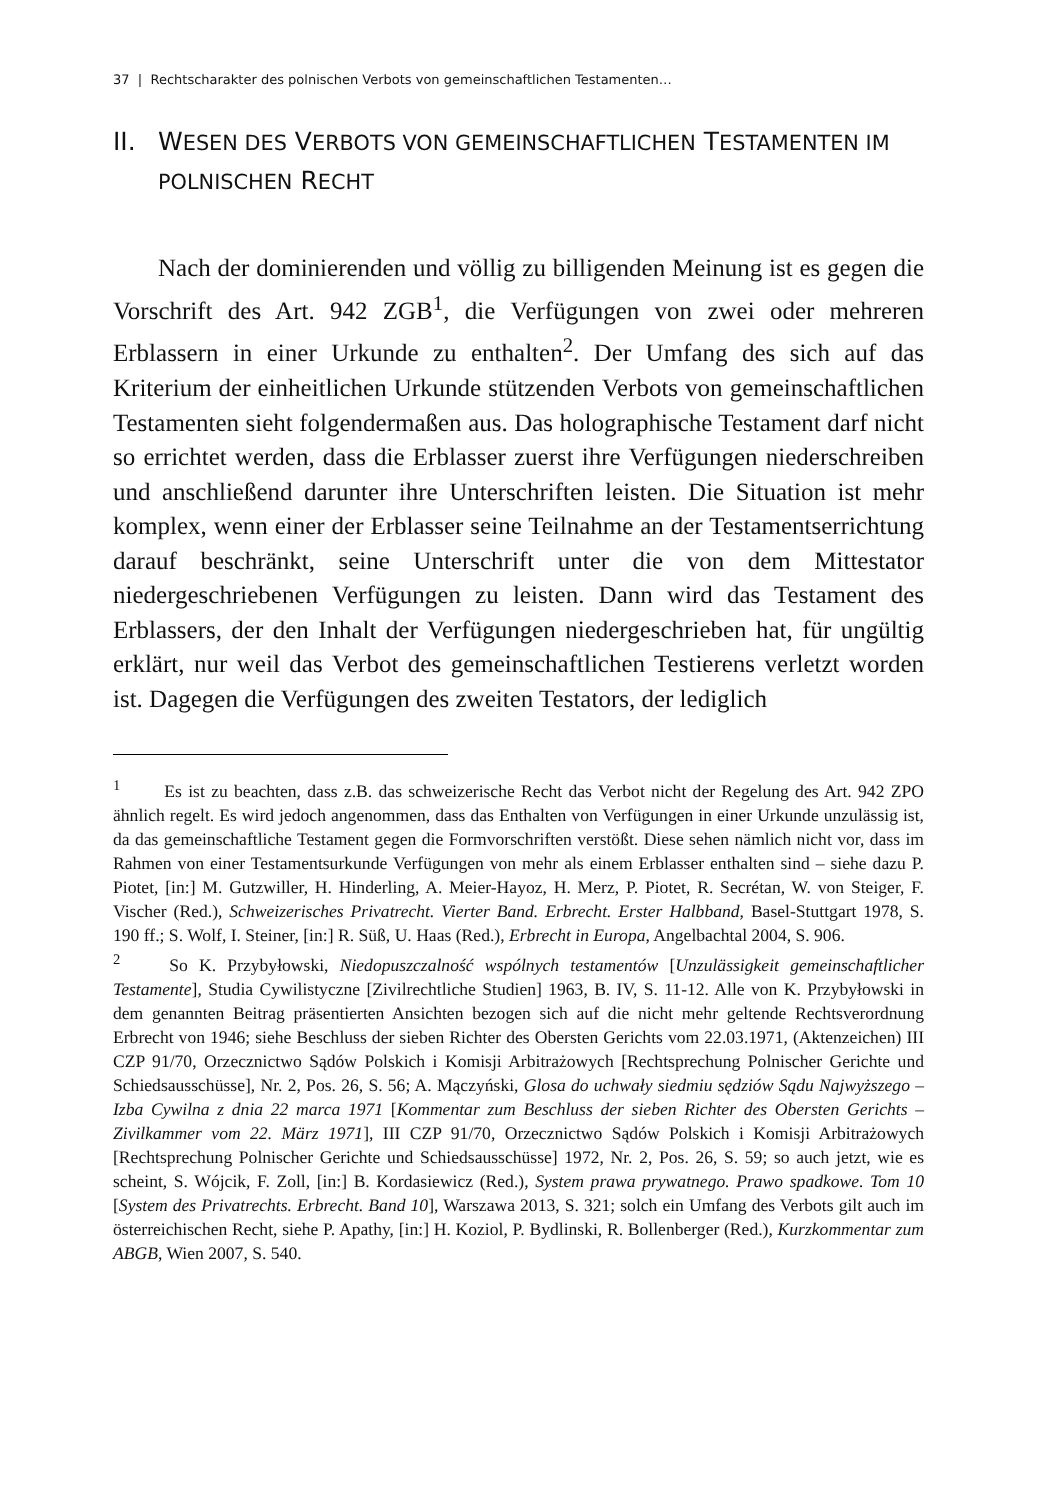37 | Rechtscharakter des polnischen Verbots von gemeinschaftlichen Testamenten…
II. WESEN DES VERBOTS VON GEMEINSCHAFTLICHEN TESTAMENTEN IM POLNISCHEN RECHT
Nach der dominierenden und völlig zu billigenden Meinung ist es gegen die Vorschrift des Art. 942 ZGB<sup>1</sup>, die Verfügungen von zwei oder mehreren Erblassern in einer Urkunde zu enthalten<sup>2</sup>. Der Umfang des sich auf das Kriterium der einheitlichen Urkunde stützenden Verbots von gemeinschaftlichen Testamenten sieht folgendermaßen aus. Das holographische Testament darf nicht so errichtet werden, dass die Erblasser zuerst ihre Verfügungen niederschreiben und anschließend darunter ihre Unterschriften leisten. Die Situation ist mehr komplex, wenn einer der Erblasser seine Teilnahme an der Testamentserrichtung darauf beschränkt, seine Unterschrift unter die von dem Mittestator niedergeschriebenen Verfügungen zu leisten. Dann wird das Testament des Erblassers, der den Inhalt der Verfügungen niedergeschrieben hat, für ungültig erklärt, nur weil das Verbot des gemeinschaftlichen Testierens verletzt worden ist. Dagegen die Verfügungen des zweiten Testators, der lediglich
<sup>1</sup> Es ist zu beachten, dass z.B. das schweizerische Recht das Verbot nicht der Regelung des Art. 942 ZPO ähnlich regelt. Es wird jedoch angenommen, dass das Enthalten von Verfügungen in einer Urkunde unzulässig ist, da das gemeinschaftliche Testament gegen die Formvorschriften verstößt. Diese sehen nämlich nicht vor, dass im Rahmen von einer Testamentsurkunde Verfügungen von mehr als einem Erblasser enthalten sind – siehe dazu P. Piotet, [in:] M. Gutzwiller, H. Hinderling, A. Meier-Hayoz, H. Merz, P. Piotet, R. Secrétan, W. von Steiger, F. Vischer (Red.), Schweizerisches Privatrecht. Vierter Band. Erbrecht. Erster Halbband, Basel-Stuttgart 1978, S. 190 ff.; S. Wolf, I. Steiner, [in:] R. Süß, U. Haas (Red.), Erbrecht in Europa, Angelbachtal 2004, S. 906.
<sup>2</sup> So K. Przybyłowski, Niedopuszczalność wspólnych testamentów [Unzulässigkeit gemeinschaftlicher Testamente], Studia Cywilistyczne [Zivilrechtliche Studien] 1963, B. IV, S. 11-12. Alle von K. Przybyłowski in dem genannten Beitrag präsentierten Ansichten bezogen sich auf die nicht mehr geltende Rechtsverordnung Erbrecht von 1946; siehe Beschluss der sieben Richter des Obersten Gerichts vom 22.03.1971, (Aktenzeichen) III CZP 91/70, Orzecznictwo Sądów Polskich i Komisji Arbitrażowych [Rechtsprechung Polnischer Gerichte und Schiedsausschüsse], Nr. 2, Pos. 26, S. 56; A. Mączyński, Glosa do uchwały siedmiu sędziów Sądu Najwyższego – Izba Cywilna z dnia 22 marca 1971 [Kommentar zum Beschluss der sieben Richter des Obersten Gerichts – Zivilkammer vom 22. März 1971], III CZP 91/70, Orzecznictwo Sądów Polskich i Komisji Arbitrażowych [Rechtsprechung Polnischer Gerichte und Schiedsausschüsse] 1972, Nr. 2, Pos. 26, S. 59; so auch jetzt, wie es scheint, S. Wójcik, F. Zoll, [in:] B. Kordasiewicz (Red.), System prawa prywatnego. Prawo spadkowe. Tom 10 [System des Privatrechts. Erbrecht. Band 10], Warszawa 2013, S. 321; solch ein Umfang des Verbots gilt auch im österreichischen Recht, siehe P. Apathy, [in:] H. Koziol, P. Bydlinski, R. Bollenberger (Red.), Kurzkommentar zum ABGB, Wien 2007, S. 540.